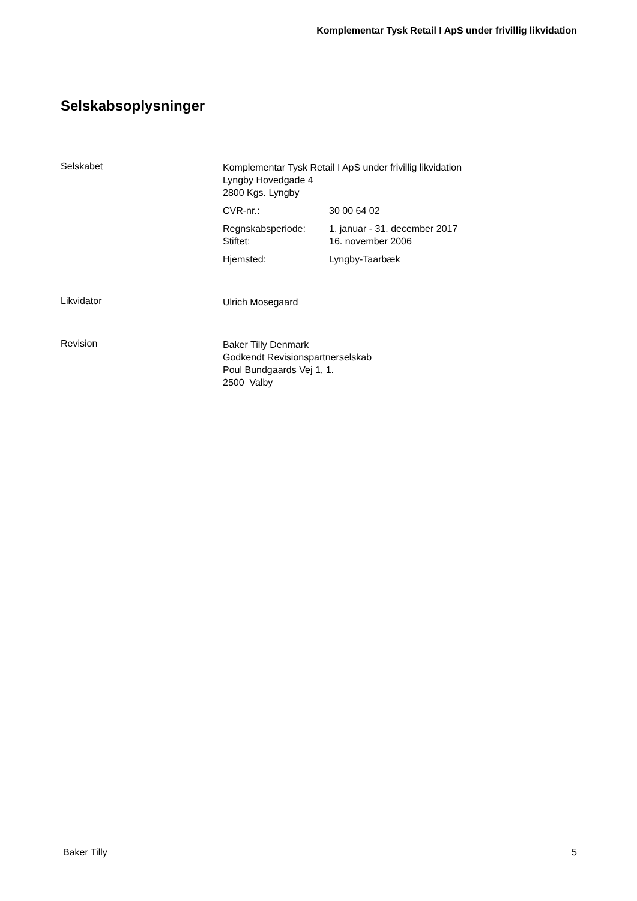Komplementar Tysk Retail I ApS under frivillig likvidation
Selskabsoplysninger
Selskabet
Komplementar Tysk Retail I ApS under frivillig likvidation
Lyngby Hovedgade 4
2800 Kgs. Lyngby
CVR-nr.: 30 00 64 02
Regnskabsperiode:
Stiftet:
1. januar - 31. december 2017
16. november 2006
Hjemsted: Lyngby-Taarbæk
Likvidator
Ulrich Mosegaard
Revision
Baker Tilly Denmark
Godkendt Revisionspartnerselskab
Poul Bundgaards Vej 1, 1.
2500 Valby
Baker Tilly 5